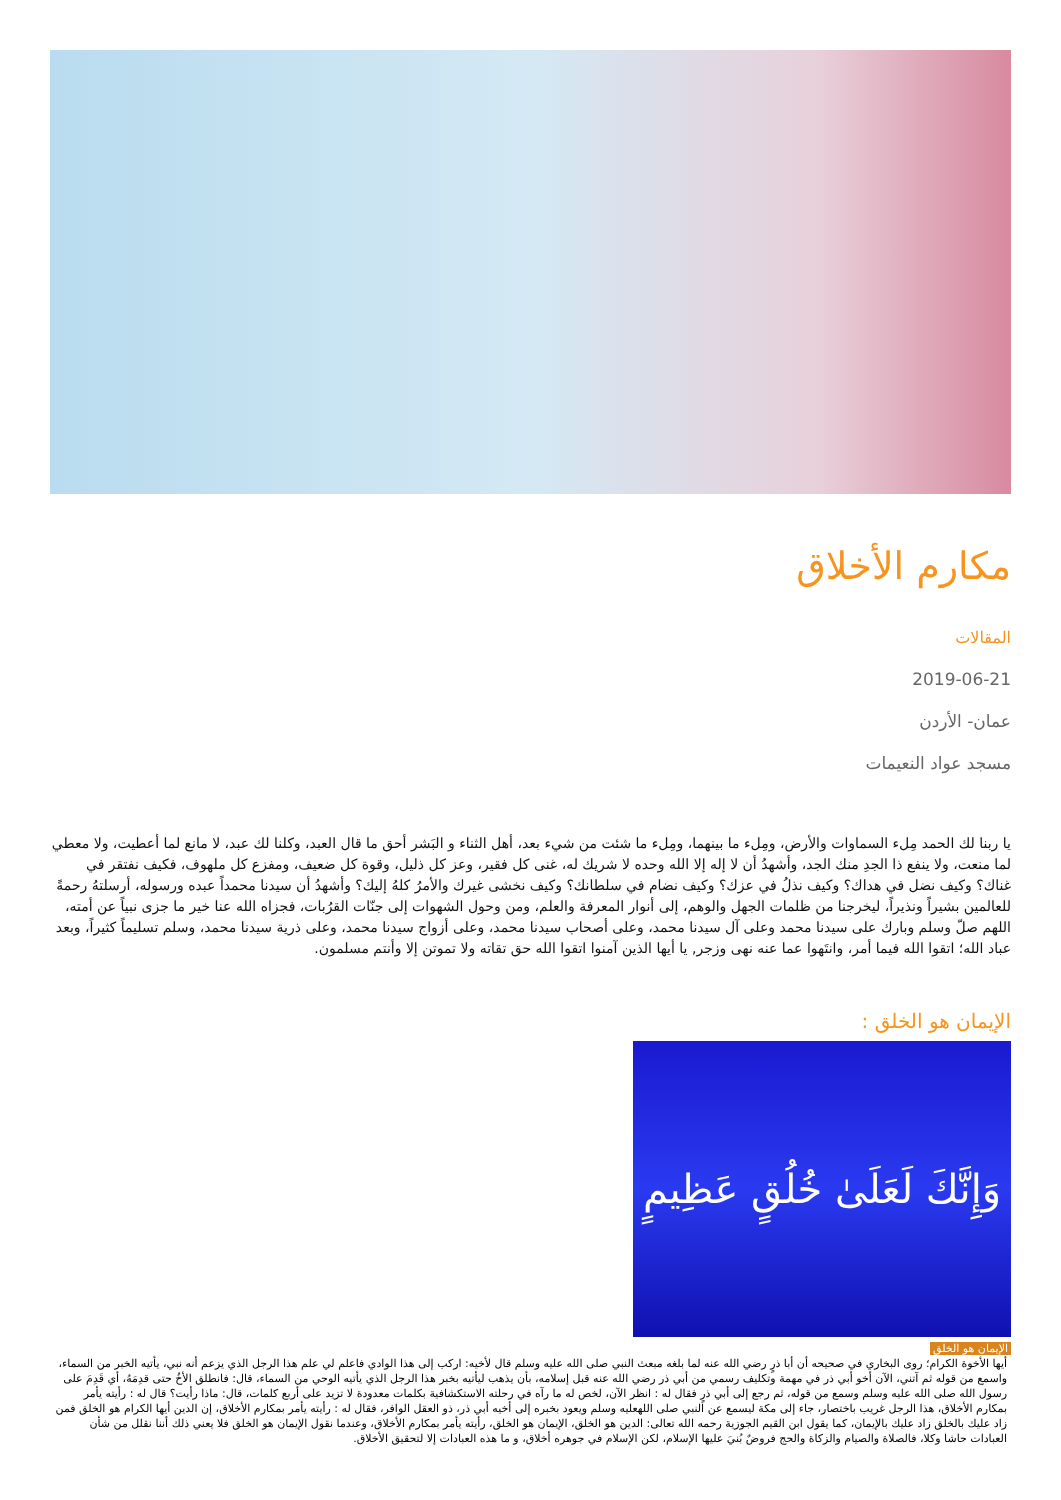مكارم الأخلاق
المقالات
2019-06-21
عمان- الأردن
مسجد عواد النعيمات
يا ربنا لك الحمد مِلء السماوات والأرض، ومِلء ما بينهما، ومِلء ما شئت من شيء بعد، أهل الثناء و البَشر أحق ما قال العبد، وكلنا لك عبد، لا مانع لما أعطيت، ولا معطي لما منعت، ولا ينفع ذا الجدِ منك الجد، وأشهدُ أن لا إله إلا الله وحده لا شريك له، غنى كل فقير، وعز كل ذليل، وقوة كل ضعيف، ومفزع كل ملهوف، فكيف نفتقر في غناك؟ وكيف نضل في هداك؟ وكيف نذلُ في عزك؟ وكيف نضام في سلطانك؟ وكيف نخشى غيرك والأمرُ كلهُ إليك؟ وأشهدُ أن سيدنا محمداً عبده ورسوله، أرسلتهُ رحمةً للعالمين بشيراً ونذيراً، ليخرجنا من ظلمات الجهل والوهم، إلى أنوار المعرفة والعلم، ومن وحول الشهوات إلى جنّات القرُبات، فجزاه الله عنا خير ما جزى نبياً عن أمته، اللهم صلّ وسلم وبارك على سيدنا محمد وعلى آل سيدنا محمد، وعلى أصحاب سيدنا محمد، وعلى أزواج سيدنا محمد، وعلى ذرية سيدنا محمد، وسلم تسليماً كثيراً، وبعد عباد الله؛ اتقوا الله فيما أمر، وانتَهوا عما عنه نهى وزجر, يا أيها الذين آمنوا اتقوا الله حق تقاته ولا تموتن إلا وأنتم مسلمون.
الإيمان هو الخلق :
وَإِنَّكَ لَعَلَىٰ خُلُقٍ عَظِيمٍ
الإيمان هو الخلق
أيها الأخوة الكرام؛ روى البخاري في صحيحه أن أبا ذرٍ رضي الله عنه لما بلغه مبعث النبي صلى الله عليه وسلم قال لأخيه: اركب إلى هذا الوادي فاعلم لي علم هذا الرجل الذي يزعم أنه نبي، يأتيه الخبر من السماء، واسمع من قوله ثم آتني، الآن أخو أبي ذر في مهمة وتكليف رسمي من أبي ذر رضي الله عنه قبل إسلامه، بأن يذهب ليأتيه بخبر هذا الرجل الذي يأتيه الوحي من السماء، قال: فانطلق الأخُ حتى قدِمَهُ، أي قَدِمَ على رسول الله صلى الله عليه وسلم وسمع من قوله، ثم رجع إلى أبي ذرٍ فقال له : انظر الآن، لخص له ما رآه في رحلته الاستكشافية بكلمات معدودة لا تزيد على أربع كلمات، قال: ماذا رأيت؟ قال له : رأيته يأمر بمكارم الأخلاق، هذا الرجل غريب باختصار، جاء إلى مكة ليسمع عن النبي صلى اللهعليه وسلم ويعود بخبره إلى أخيه أبي ذر، ذو العقل الوافر، فقال له : رأيته يأمر بمكارم الأخلاق، إن الدين أيها الكرام هو الخلق فمن زاد عليك بالخلق زاد عليك بالإيمان، كما يقول ابن القيم الجوزية رحمه الله تعالى: الدين هو الخلق، الإيمان هو الخلق، رأيته يأمر بمكارم الأخلاق، وعندما نقول الإيمان هو الخلق فلا يعني ذلك أننا نقلل من شأن العبادات حاشا وكلا، فالصلاة والصيام والزكاة والحج فروضٌ بُنيَ عليها الإسلام، لكن الإسلام في جوهره أخلاق، و ما هذه العبادات إلا لتحقيق الأخلاق.